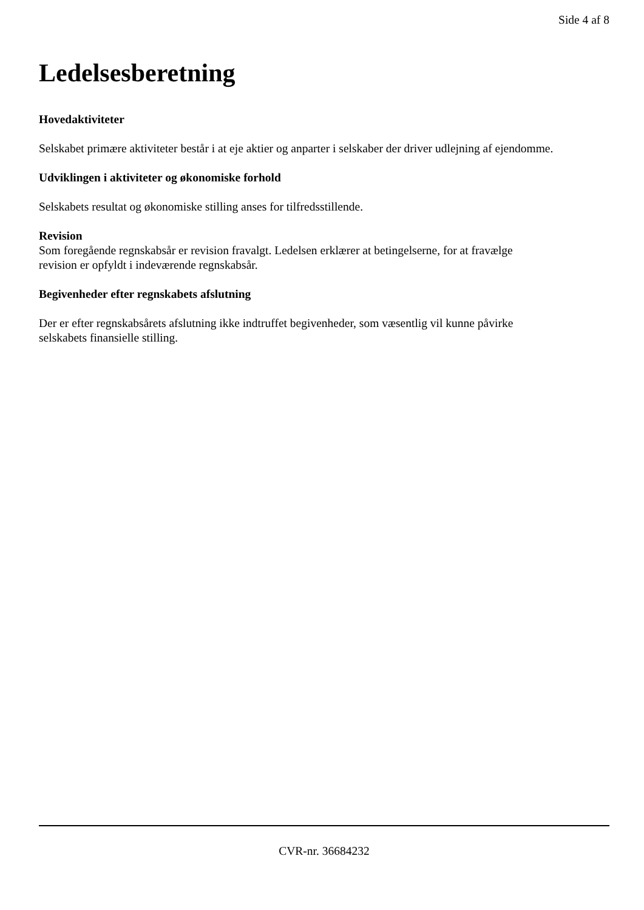Side 4 af 8
Ledelsesberetning
Hovedaktiviteter
Selskabet primære aktiviteter består i at eje aktier og anparter i selskaber der driver udlejning af ejendomme.
Udviklingen i aktiviteter og økonomiske forhold
Selskabets resultat og økonomiske stilling anses for tilfredsstillende.
Revision
Som foregående regnskabsår er revision fravalgt. Ledelsen erklærer at betingelserne, for at fravælge
revision er opfyldt i indeværende regnskabsår.
Begivenheder efter regnskabets afslutning
Der er efter regnskabsårets afslutning ikke indtruffet begivenheder, som væsentlig vil kunne påvirke
selskabets finansielle stilling.
CVR-nr. 36684232